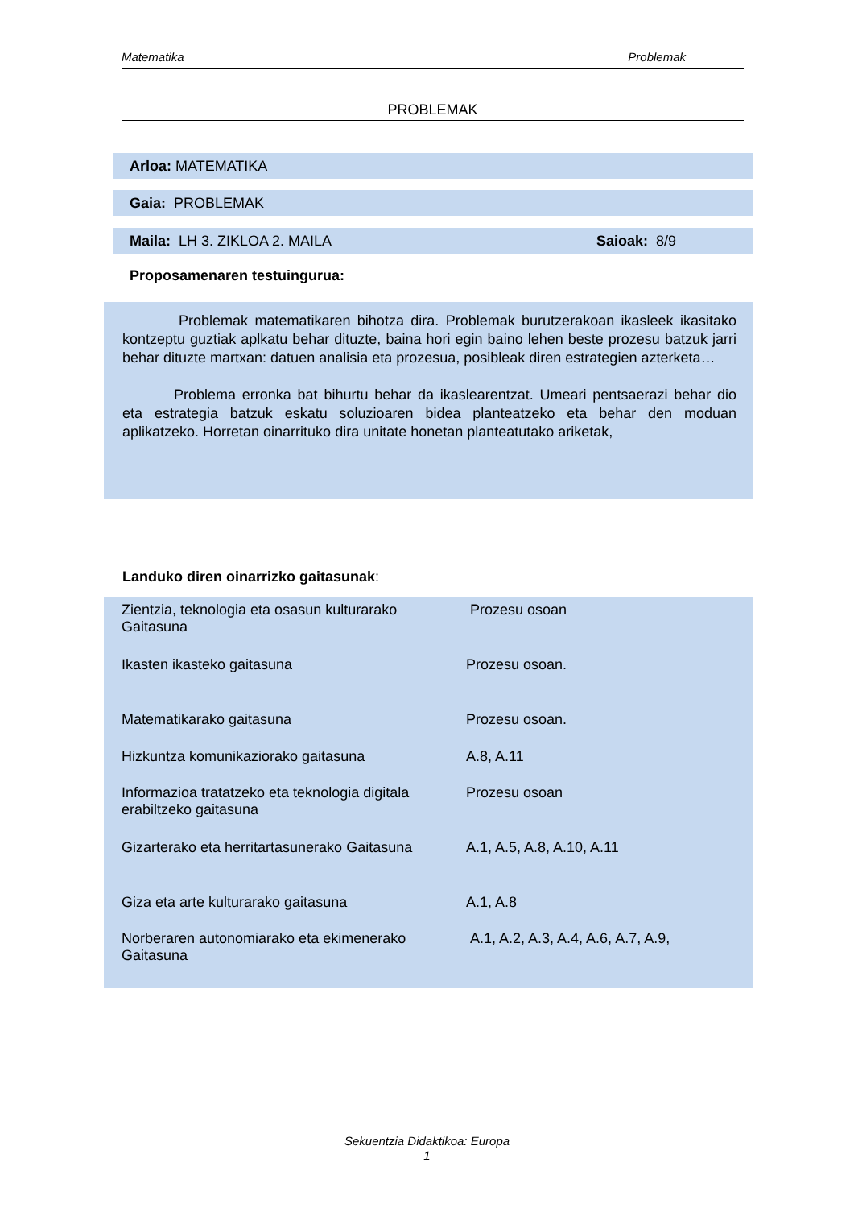Matematika Problemak
PROBLEMAK
Arloa: MATEMATIKA
Gaia: PROBLEMAK
Maila: LH 3. ZIKLOA 2. MAILA Saioak: 8/9
Proposamenaren testuingurua:
Problemak matematikaren bihotza dira. Problemak burutzerakoan ikasleek ikasitako kontzeptu guztiak aplkatu behar dituzte, baina hori egin baino lehen beste prozesu batzuk jarri behar dituzte martxan: datuen analisia eta prozesua, posibleak diren estrategien azterketa…
Problema erronka bat bihurtu behar da ikaslearentzat. Umeari pentsaerazi behar dio eta estrategia batzuk eskatu soluzioaren bidea planteatzeko eta behar den moduan aplikatzeko. Horretan oinarrituko dira unitate honetan planteatutako ariketak,
Landuko diren oinarrizko gaitasunak:
| Zientzia, teknologia eta osasun kulturarako Gaitasuna | Prozesu osoan |
| Ikasten ikasteko gaitasuna | Prozesu osoan. |
| Matematikarako gaitasuna | Prozesu osoan. |
| Hizkuntza komunikaziorako gaitasuna | A.8, A.11 |
| Informazioa tratatzeko eta teknologia digitala erabiltzeko gaitasuna | Prozesu osoan |
| Gizarterako eta herritartasunerako Gaitasuna | A.1, A.5, A.8, A.10, A.11 |
| Giza eta arte kulturarako gaitasuna | A.1, A.8 |
| Norberaren autonomiarako eta ekimenerako Gaitasuna | A.1, A.2, A.3, A.4, A.6, A.7, A.9, |
Sekuentzia Didaktikoa: Europa
1